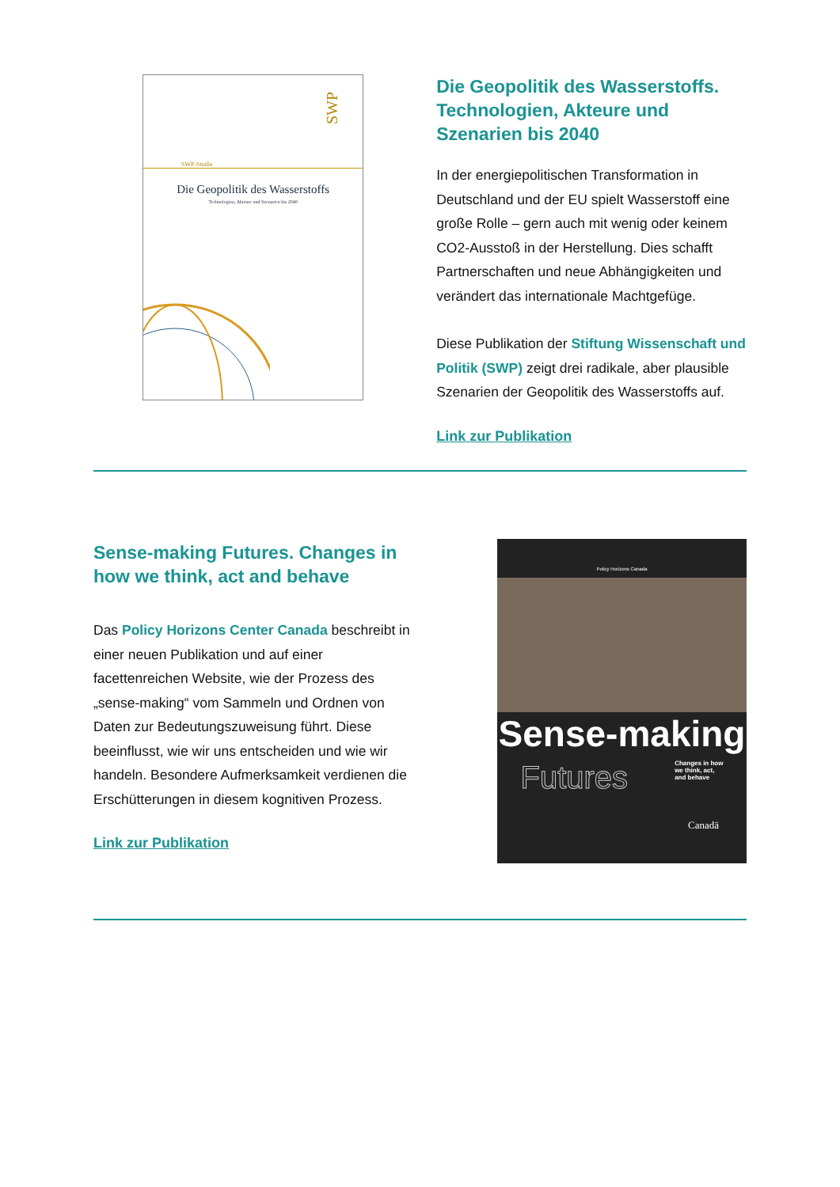SWP
SWP-Studie
Die Geopolitik des Wasserstoffs
Technologien, Akteure und Szenarien bis 2040
Die Geopolitik des Wasserstoffs. Technologien, Akteure und Szenarien bis 2040
In der energiepolitischen Transformation in Deutschland und der EU spielt Wasserstoff eine große Rolle – gern auch mit wenig oder keinem CO2-Ausstoß in der Herstellung. Dies schafft Partnerschaften und neue Abhängigkeiten und verändert das internationale Machtgefüge.
Diese Publikation der Stiftung Wissenschaft und Politik (SWP) zeigt drei radikale, aber plausible Szenarien der Geopolitik des Wasserstoffs auf.
Link zur Publikation
Sense-making Futures. Changes in how we think, act and behave
Das Policy Horizons Center Canada beschreibt in einer neuen Publikation und auf einer facettenreichen Website, wie der Prozess des „sense-making“ vom Sammeln und Ordnen von Daten zur Bedeutungszuweisung führt. Diese beeinflusst, wie wir uns entscheiden und wie wir handeln. Besondere Aufmerksamkeit verdienen die Erschütterungen in diesem kognitiven Prozess.
Link zur Publikation
Policy Horizons Canada
Sense-making
Futures Changes in how
we think, act,
and behave
Canadä